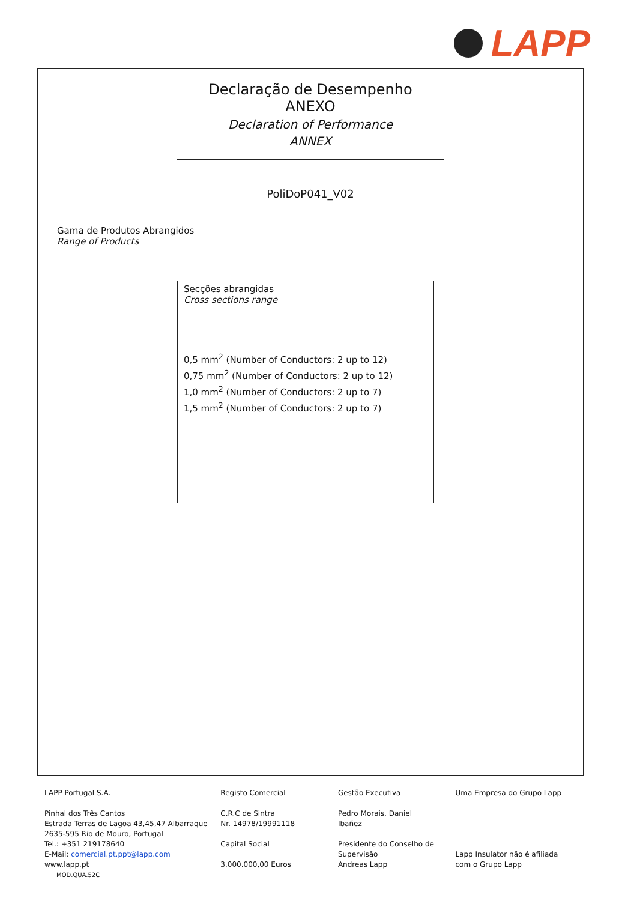LAPP
Declaração de Desempenho
ANEXO
Declaration of Performance
ANNEX
PoliDoP041_V02
Gama de Produtos Abrangidos
Range of Products
| Secções abrangidas Cross sections range |
| --- |
| 0,5 mm<sup>2</sup> (Number of Conductors: 2 up to 12) 0,75 mm<sup>2</sup> (Number of Conductors: 2 up to 12) 1,0 mm<sup>2</sup> (Number of Conductors: 2 up to 7) 1,5 mm<sup>2</sup> (Number of Conductors: 2 up to 7) |
LAPP Portugal S.A.
Pinhal dos Três Cantos
Estrada Terras de Lagoa 43,45,47 Albarraque
2635-595 Rio de Mouro, Portugal
Tel.: +351 219178640
E-Mail: comercial.pt.ppt@lapp.com
www.lapp.pt
MOD.QUA.52C
Registo Comercial
C.R.C de Sintra
Nr. 14978/19991118
Capital Social
3.000.000,00 Euros
Gestão Executiva
Pedro Morais, Daniel
Ibañez
Presidente do Conselho de Supervisão
Andreas Lapp
Uma Empresa do Grupo Lapp
Lapp Insulator não é afiliada com o Grupo Lapp